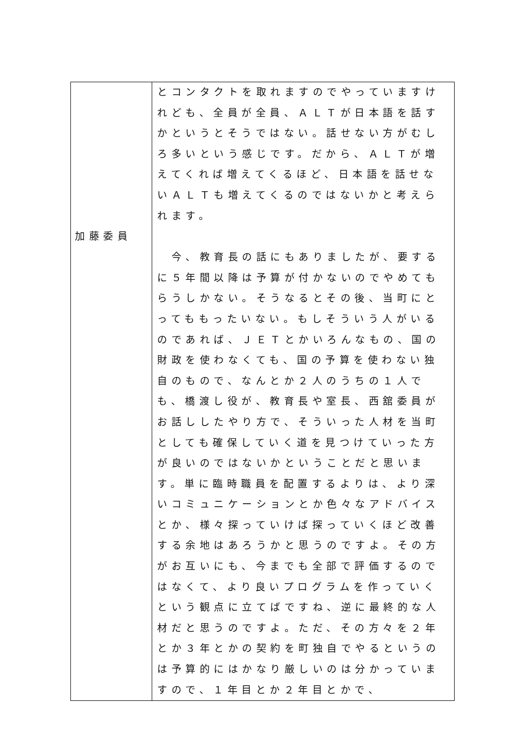| 加藤委員 | とコンタクトを取れますのでやっていますけれども、全員が全員、ＡＬＴが日本語を話すかというとそうではない。話せない方がむしろ多いという感じです。だから、ＡＬＴが増えてくれば増えてくるほど、日本語を話せないＡＬＴも増えてくるのではないかと考えられます。 今、教育長の話にもありましたが、要するに５年間以降は予算が付かないのでやめてもらうしかない。そうなるとその後、当町にとってももったいない。もしそういう人がいるのであれば、ＪＥＴとかいろんなもの、国の財政を使わなくても、国の予算を使わない独自のもので、なんとか２人のうちの１人でも、橋渡し役が、教育長や室長、西舘委員がお話ししたやり方で、そういった人材を当町としても確保していく道を見つけていった方が良いのではないかということだと思います。単に臨時職員を配置するよりは、より深いコミュニケーションとか色々なアドバイスとか、様々探っていけば探っていくほど改善する余地はあろうかと思うのですよ。その方がお互いにも、今までも全部で評価するのではなくて、より良いプログラムを作っていくという観点に立てばですね、逆に最終的な人材だと思うのですよ。ただ、その方々を２年とか３年とかの契約を町独自でやるというのは予算的にはかなり厳しいのは分かっていますので、１年目とか２年目とかで、 |